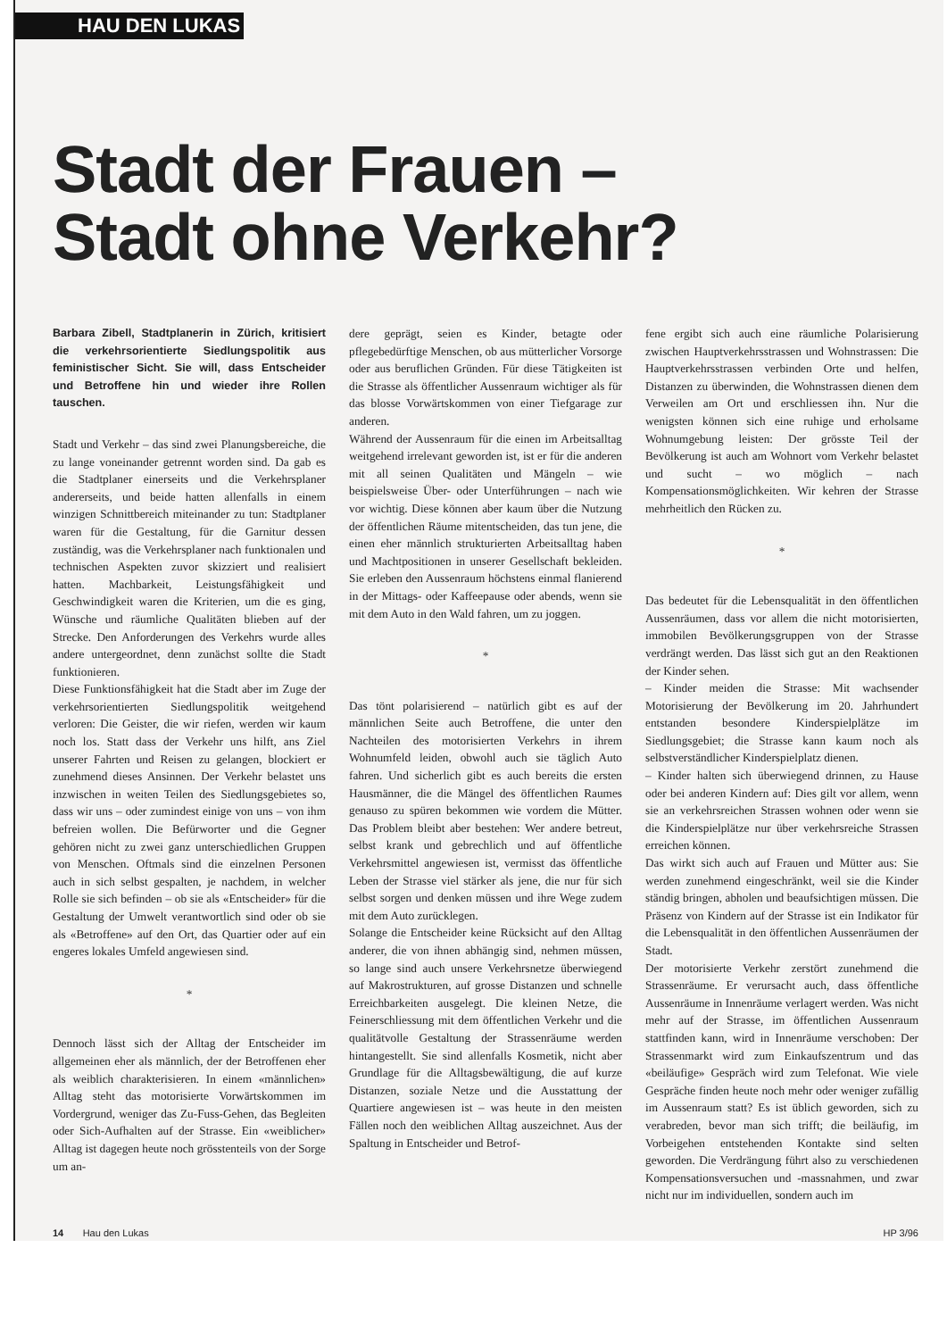HAU DEN LUKAS
Stadt der Frauen –
Stadt ohne Verkehr?
Barbara Zibell, Stadtplanerin in Zürich, kritisiert die verkehrsorientierte Siedlungspolitik aus feministischer Sicht. Sie will, dass Entscheider und Betroffene hin und wieder ihre Rollen tauschen.
Stadt und Verkehr – das sind zwei Planungsbereiche, die zu lange voneinander getrennt worden sind. Da gab es die Stadtplaner einerseits und die Verkehrsplaner andererseits, und beide hatten allenfalls in einem winzigen Schnittbereich miteinander zu tun: Stadtplaner waren für die Gestaltung, für die Garnitur dessen zuständig, was die Verkehrsplaner nach funktionalen und technischen Aspekten zuvor skizziert und realisiert hatten. Machbarkeit, Leistungsfähigkeit und Geschwindigkeit waren die Kriterien, um die es ging, Wünsche und räumliche Qualitäten blieben auf der Strecke. Den Anforderungen des Verkehrs wurde alles andere untergeordnet, denn zunächst sollte die Stadt funktionieren.
Diese Funktionsfähigkeit hat die Stadt aber im Zuge der verkehrsorientierten Siedlungspolitik weitgehend verloren: Die Geister, die wir riefen, werden wir kaum noch los. Statt dass der Verkehr uns hilft, ans Ziel unserer Fahrten und Reisen zu gelangen, blockiert er zunehmend dieses Ansinnen. Der Verkehr belastet uns inzwischen in weiten Teilen des Siedlungsgebietes so, dass wir uns – oder zumindest einige von uns – von ihm befreien wollen. Die Befürworter und die Gegner gehören nicht zu zwei ganz unterschiedlichen Gruppen von Menschen. Oftmals sind die einzelnen Personen auch in sich selbst gespalten, je nachdem, in welcher Rolle sie sich befinden – ob sie als «Entscheider» für die Gestaltung der Umwelt verantwortlich sind oder ob sie als «Betroffene» auf den Ort, das Quartier oder auf ein engeres lokales Umfeld angewiesen sind.
*
Dennoch lässt sich der Alltag der Entscheider im allgemeinen eher als männlich, der der Betroffenen eher als weiblich charakterisieren. In einem «männlichen» Alltag steht das motorisierte Vorwärtskommen im Vordergrund, weniger das Zu-Fuss-Gehen, das Begleiten oder Sich-Aufhalten auf der Strasse. Ein «weiblicher» Alltag ist dagegen heute noch grösstenteils von der Sorge um an-
dere geprägt, seien es Kinder, betagte oder pflegebedürftige Menschen, ob aus mütterlicher Vorsorge oder aus beruflichen Gründen. Für diese Tätigkeiten ist die Strasse als öffentlicher Aussenraum wichtiger als für das blosse Vorwärtskommen von einer Tiefgarage zur anderen.
Während der Aussenraum für die einen im Arbeitsalltag weitgehend irrelevant geworden ist, ist er für die anderen mit all seinen Qualitäten und Mängeln – wie beispielsweise Über- oder Unterführungen – nach wie vor wichtig. Diese können aber kaum über die Nutzung der öffentlichen Räume mitentscheiden, das tun jene, die einen eher männlich strukturierten Arbeitsalltag haben und Machtpositionen in unserer Gesellschaft bekleiden. Sie erleben den Aussenraum höchstens einmal flanierend in der Mittags- oder Kaffeepause oder abends, wenn sie mit dem Auto in den Wald fahren, um zu joggen.
*
Das tönt polarisierend – natürlich gibt es auf der männlichen Seite auch Betroffene, die unter den Nachteilen des motorisierten Verkehrs in ihrem Wohnumfeld leiden, obwohl auch sie täglich Auto fahren. Und sicherlich gibt es auch bereits die ersten Hausmänner, die die Mängel des öffentlichen Raumes genauso zu spüren bekommen wie vordem die Mütter. Das Problem bleibt aber bestehen: Wer andere betreut, selbst krank und gebrechlich und auf öffentliche Verkehrsmittel angewiesen ist, vermisst das öffentliche Leben der Strasse viel stärker als jene, die nur für sich selbst sorgen und denken müssen und ihre Wege zudem mit dem Auto zurücklegen.
Solange die Entscheider keine Rücksicht auf den Alltag anderer, die von ihnen abhängig sind, nehmen müssen, so lange sind auch unsere Verkehrsnetze überwiegend auf Makrostrukturen, auf grosse Distanzen und schnelle Erreichbarkeiten ausgelegt. Die kleinen Netze, die Feinerschliessung mit dem öffentlichen Verkehr und die qualitätvolle Gestaltung der Strassenräume werden hintangestellt. Sie sind allenfalls Kosmetik, nicht aber Grundlage für die Alltagsbewältigung, die auf kurze Distanzen, soziale Netze und die Ausstattung der Quartiere angewiesen ist – was heute in den meisten Fällen noch den weiblichen Alltag auszeichnet. Aus der Spaltung in Entscheider und Betrof-
fene ergibt sich auch eine räumliche Polarisierung zwischen Hauptverkehrsstrassen und Wohnstrassen: Die Hauptverkehrsstrassen verbinden Orte und helfen, Distanzen zu überwinden, die Wohnstrassen dienen dem Verweilen am Ort und erschliessen ihn. Nur die wenigsten können sich eine ruhige und erholsame Wohnumgebung leisten: Der grösste Teil der Bevölkerung ist auch am Wohnort vom Verkehr belastet und sucht – wo möglich – nach Kompensationsmöglichkeiten. Wir kehren der Strasse mehrheitlich den Rücken zu.
*
Das bedeutet für die Lebensqualität in den öffentlichen Aussenräumen, dass vor allem die nicht motorisierten, immobilen Bevölkerungsgruppen von der Strasse verdrängt werden. Das lässt sich gut an den Reaktionen der Kinder sehen.
– Kinder meiden die Strasse: Mit wachsender Motorisierung der Bevölkerung im 20. Jahrhundert entstanden besondere Kinderspielplätze im Siedlungsgebiet; die Strasse kann kaum noch als selbstverständlicher Kinderspielplatz dienen.
– Kinder halten sich überwiegend drinnen, zu Hause oder bei anderen Kindern auf: Dies gilt vor allem, wenn sie an verkehrsreichen Strassen wohnen oder wenn sie die Kinderspielplätze nur über verkehrsreiche Strassen erreichen können.
Das wirkt sich auch auf Frauen und Mütter aus: Sie werden zunehmend eingeschränkt, weil sie die Kinder ständig bringen, abholen und beaufsichtigen müssen. Die Präsenz von Kindern auf der Strasse ist ein Indikator für die Lebensqualität in den öffentlichen Aussenräumen der Stadt.
Der motorisierte Verkehr zerstört zunehmend die Strassenräume. Er verursacht auch, dass öffentliche Aussenräume in Innenräume verlagert werden. Was nicht mehr auf der Strasse, im öffentlichen Aussenraum stattfinden kann, wird in Innenräume verschoben: Der Strassenmarkt wird zum Einkaufszentrum und das «beiläufige» Gespräch wird zum Telefonat. Wie viele Gespräche finden heute noch mehr oder weniger zufällig im Aussenraum statt? Es ist üblich geworden, sich zu verabreden, bevor man sich trifft; die beiläufig, im Vorbeigehen entstehenden Kontakte sind selten geworden. Die Verdrängung führt also zu verschiedenen Kompensationsversuchen und -massnahmen, und zwar nicht nur im individuellen, sondern auch im
14 Hau den Lukas HP 3/96